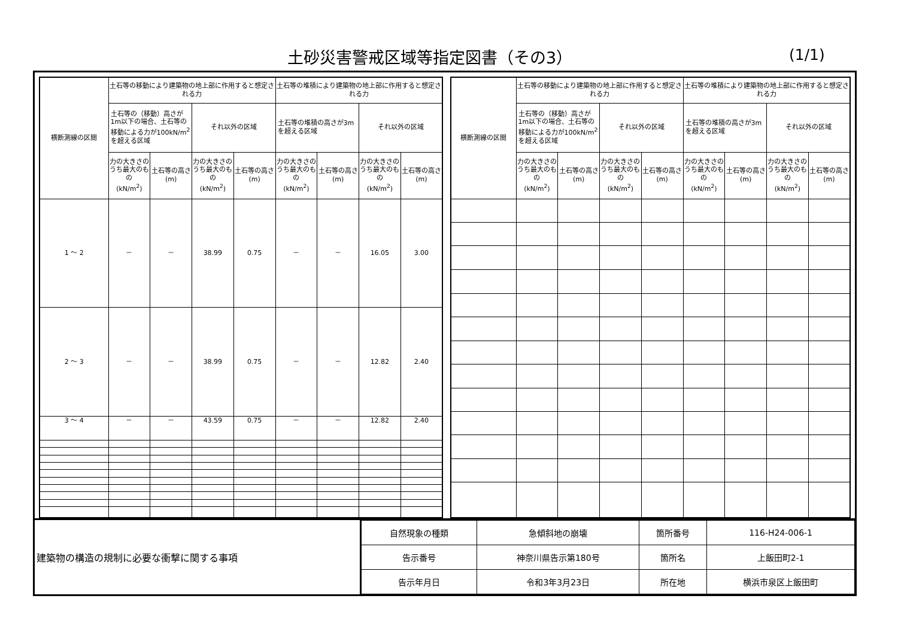土砂災害警戒区域等指定図書（その3） (1/1)
| 横断測線の区間 | 土石等の移動により建築物の地上部に作用すると想定される力 | | | | 土石等の堆積により建築物の地上部に作用すると想定される力 | | | |
| --- | --- | --- | --- | --- | --- | --- | --- | --- |
| | 土石等の（移動）高さが1m以下の場合、土石等の移動による力が100kN/m<sup>2</sup>を超える区域 | | それ以外の区域 | | 土石等の堆積の高さが3mを超える区域 | | それ以外の区域 | |
| | 力の大きさのうち最大のもの (kN/m<sup>2</sup>) | 土石等の高さ (m) | 力の大きさのうち最大のもの (kN/m<sup>2</sup>) | 土石等の高さ (m) | 力の大きさのうち最大のもの (kN/m<sup>2</sup>) | 土石等の高さ (m) | 力の大きさのうち最大のもの (kN/m<sup>2</sup>) | 土石等の高さ (m) |
| 1 ～ 2 | － | － | 38.99 | 0.75 | － | － | 16.05 | 3.00 |
| 2 ～ 3 | － | － | 38.99 | 0.75 | － | － | 12.82 | 2.40 |
| 3 ～ 4 | － | － | 43.59 | 0.75 | － | － | 12.82 | 2.40 |
| 横断測線の区間 | 土石等の移動により建築物の地上部に作用すると想定される力 | | | | 土石等の堆積により建築物の地上部に作用すると想定される力 | | | |
| --- | --- | --- | --- | --- | --- | --- | --- | --- |
| | 土石等の（移動）高さが1m以下の場合、土石等の移動による力が100kN/m<sup>2</sup>を超える区域 | | それ以外の区域 | | 土石等の堆積の高さが3mを超える区域 | | それ以外の区域 | |
| | 力の大きさのうち最大のもの (kN/m<sup>2</sup>) | 土石等の高さ (m) | 力の大きさのうち最大のもの (kN/m<sup>2</sup>) | 土石等の高さ (m) | 力の大きさのうち最大のもの (kN/m<sup>2</sup>) | 土石等の高さ (m) | 力の大きさのうち最大のもの (kN/m<sup>2</sup>) | 土石等の高さ (m) |
建築物の構造の規制に必要な衝撃に関する事項
| 自然現象の種類 | 急傾斜地の崩壊 | 箇所番号 | 116-H24-006-1 |
| 告示番号 | 神奈川県告示第180号 | 箇所名 | 上飯田町2-1 |
| 告示年月日 | 令和3年3月23日 | 所在地 | 横浜市泉区上飯田町 |